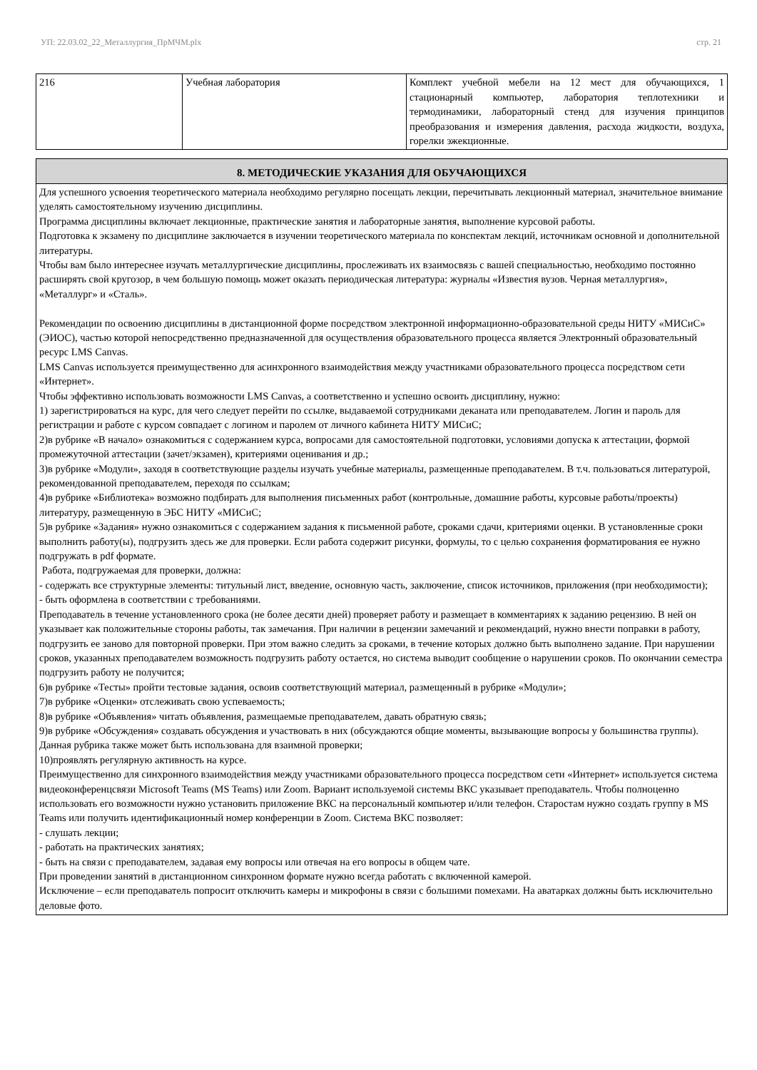УП: 22.03.02_22_Металлургия_ПрМЧМ.plx стр. 21
| 216 | Учебная лаборатория | Комплект учебной мебели на 12 мест для обучающихся, 1 стационарный компьютер, лаборатория теплотехники и термодинамики, лабораторный стенд для изучения принципов преобразования и измерения давления, расхода жидкости, воздуха, горелки эжекционные. |
8. МЕТОДИЧЕСКИЕ УКАЗАНИЯ ДЛЯ ОБУЧАЮЩИХСЯ
Для успешного усвоения теоретического материала необходимо регулярно посещать лекции, перечитывать лекционный материал, значительное внимание уделять самостоятельному изучению дисциплины.
Программа дисциплины включает лекционные, практические занятия и лабораторные занятия, выполнение курсовой работы.
Подготовка к экзамену по дисциплине заключается в изучении теоретического материала по конспектам лекций, источникам основной и дополнительной литературы.
Чтобы вам было интереснее изучать металлургические дисциплины, прослеживать их взаимосвязь с вашей специальностью, необходимо постоянно расширять свой кругозор, в чем большую помощь может оказать периодическая литература: журналы «Известия вузов. Черная металлургия», «Металлург» и «Сталь».
Рекомендации по освоению дисциплины в дистанционной форме посредством электронной информационно-образовательной среды НИТУ «МИСиС» (ЭИОС), частью которой непосредственно предназначенной для осуществления образовательного процесса является Электронный образовательный ресурс LMS Canvas.
LMS Canvas используется преимущественно для асинхронного взаимодействия между участниками образовательного процесса посредством сети «Интернет».
Чтобы эффективно использовать возможности LMS Canvas, а соответственно и успешно освоить дисциплину, нужно:
1) зарегистрироваться на курс, для чего следует перейти по ссылке, выдаваемой сотрудниками деканата или преподавателем. Логин и пароль для регистрации и работе с курсом совпадает с логином и паролем от личного кабинета НИТУ МИСиС;
2)в рубрике «В начало» ознакомиться с содержанием курса, вопросами для самостоятельной подготовки, условиями допуска к аттестации, формой промежуточной аттестации (зачет/экзамен), критериями оценивания и др.;
3)в рубрике «Модули», заходя в соответствующие разделы изучать учебные материалы, размещенные преподавателем. В т.ч. пользоваться литературой, рекомендованной преподавателем, переходя по ссылкам;
4)в рубрике «Библиотека» возможно подбирать для выполнения письменных работ (контрольные, домашние работы, курсовые работы/проекты) литературу, размещенную в ЭБС НИТУ «МИСиС;
5)в рубрике «Задания» нужно ознакомиться с содержанием задания к письменной работе, сроками сдачи, критериями оценки. В установленные сроки выполнить работу(ы), подгрузить здесь же для проверки. Если работа содержит рисунки, формулы, то с целью сохранения форматирования ее нужно подгружать в pdf формате.
Работа, подгружаемая для проверки, должна:
- содержать все структурные элементы: титульный лист, введение, основную часть, заключение, список источников, приложения (при необходимости);
- быть оформлена в соответствии с требованиями.
Преподаватель в течение установленного срока (не более десяти дней) проверяет работу и размещает в комментариях к заданию рецензию. В ней он указывает как положительные стороны работы, так замечания. При наличии в рецензии замечаний и рекомендаций, нужно внести поправки в работу, подгрузить ее заново для повторной проверки. При этом важно следить за сроками, в течение которых должно быть выполнено задание. При нарушении сроков, указанных преподавателем возможность подгрузить работу остается, но система выводит сообщение о нарушении сроков. По окончании семестра подгрузить работу не получится;
6)в рубрике «Тесты» пройти тестовые задания, освоив соответствующий материал, размещенный в рубрике «Модули»;
7)в рубрике «Оценки» отслеживать свою успеваемость;
8)в рубрике «Объявления» читать объявления, размещаемые преподавателем, давать обратную связь;
9)в рубрике «Обсуждения» создавать обсуждения и участвовать в них (обсуждаются общие моменты, вызывающие вопросы у большинства группы). Данная рубрика также может быть использована для взаимной проверки;
10)проявлять регулярную активность на курсе.
Преимущественно для синхронного взаимодействия между участниками образовательного процесса посредством сети «Интернет» используется система видеоконференцсвязи Microsoft Teams (MS Teams) или Zoom. Вариант используемой системы ВКС указывает преподаватель. Чтобы полноценно использовать его возможности нужно установить приложение ВКС на персональный компьютер и/или телефон. Старостам нужно создать группу в MS Teams или получить идентификационный номер конференции в Zoom. Система ВКС позволяет:
- слушать лекции;
- работать на практических занятиях;
- быть на связи с преподавателем, задавая ему вопросы или отвечая на его вопросы в общем чате.
При проведении занятий в дистанционном синхронном формате нужно всегда работать с включенной камерой.
Исключение – если преподаватель попросит отключить камеры и микрофоны в связи с большими помехами. На аватарках должны быть исключительно деловые фото.